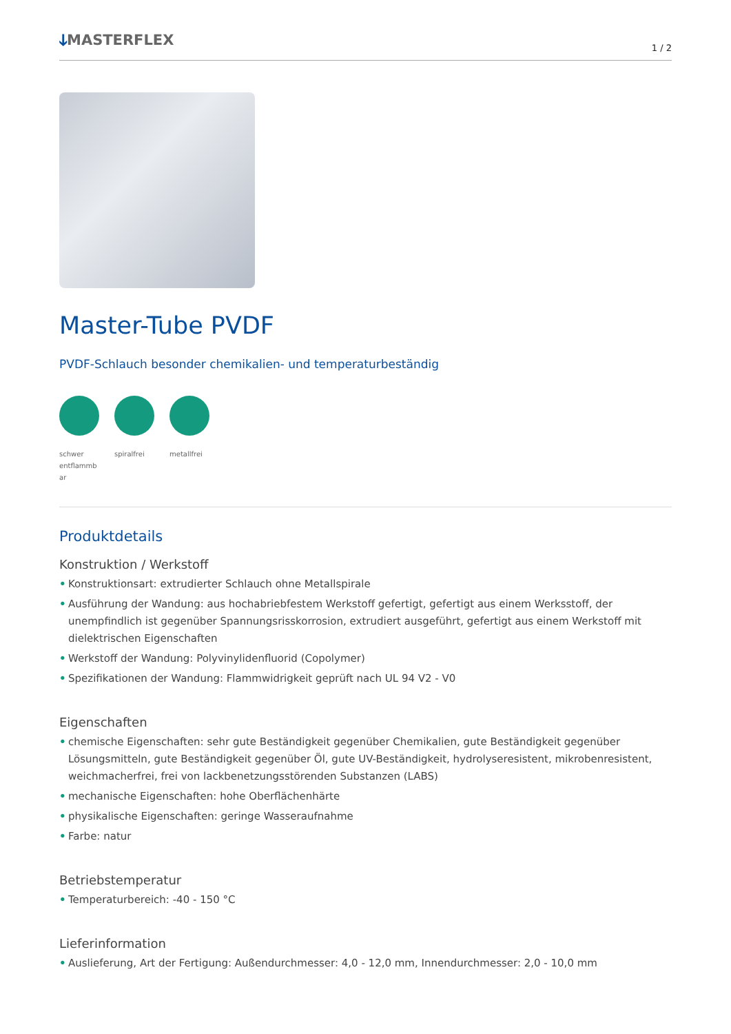ↆMASTERFLEX
1 / 2
Master-Tube PVDF
PVDF-Schlauch besonder chemikalien- und temperaturbeständig
schwer entflammb ar
spiralfrei
metallfrei
Produktdetails
Konstruktion / Werkstoff
• Konstruktionsart: extrudierter Schlauch ohne Metallspirale
• Ausführung der Wandung: aus hochabriebfestem Werkstoff gefertigt, gefertigt aus einem Werksstoff, der unempfindlich ist gegenüber Spannungsrisskorrosion, extrudiert ausgeführt, gefertigt aus einem Werkstoff mit dielektrischen Eigenschaften
• Werkstoff der Wandung: Polyvinylidenfluorid (Copolymer)
• Spezifikationen der Wandung: Flammwidrigkeit geprüft nach UL 94 V2 - V0
Eigenschaften
• chemische Eigenschaften: sehr gute Beständigkeit gegenüber Chemikalien, gute Beständigkeit gegenüber Lösungsmitteln, gute Beständigkeit gegenüber Öl, gute UV-Beständigkeit, hydrolyseresistent, mikrobenresistent, weichmacherfrei, frei von lackbenetzungsstörenden Substanzen (LABS)
• mechanische Eigenschaften: hohe Oberflächenhärte
• physikalische Eigenschaften: geringe Wasseraufnahme
• Farbe: natur
Betriebstemperatur
• Temperaturbereich: -40 - 150 °C
Lieferinformation
• Auslieferung, Art der Fertigung: Außendurchmesser: 4,0 - 12,0 mm, Innendurchmesser: 2,0 - 10,0 mm